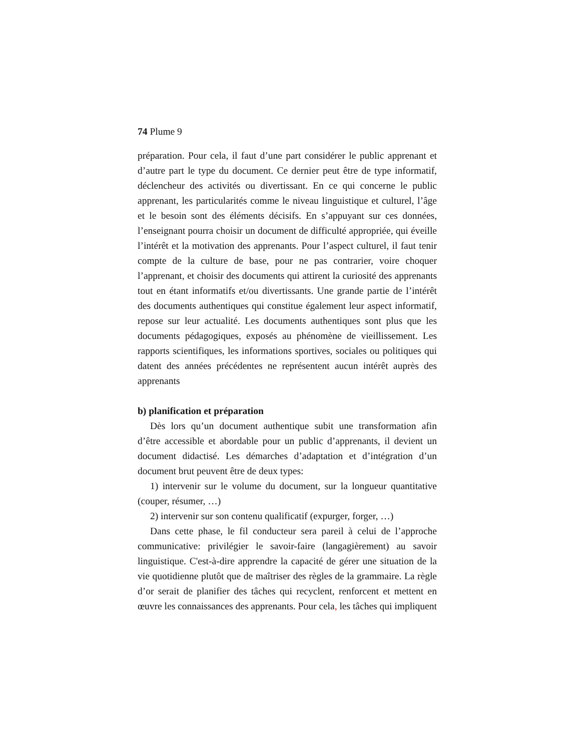74 Plume 9
préparation. Pour cela, il faut d’une part considérer le public apprenant et d’autre part le type du document. Ce dernier peut être de type informatif, déclencheur des activités ou divertissant. En ce qui concerne le public apprenant, les particularités comme le niveau linguistique et culturel, l’âge et le besoin sont des éléments décisifs. En s’appuyant sur ces données, l’enseignant pourra choisir un document de difficulté appropriée, qui éveille l’intérêt et la motivation des apprenants. Pour l’aspect culturel, il faut tenir compte de la culture de base, pour ne pas contrarier, voire choquer l’apprenant, et choisir des documents qui attirent la curiosité des apprenants tout en étant informatifs et/ou divertissants. Une grande partie de l’intérêt des documents authentiques qui constitue également leur aspect informatif, repose sur leur actualité. Les documents authentiques sont plus que les documents pédagogiques, exposés au phénomène de vieillissement. Les rapports scientifiques, les informations sportives, sociales ou politiques qui datent des années précédentes ne représentent aucun intérêt auprès des apprenants
b) planification et préparation
Dès lors qu’un document authentique subit une transformation afin d’être accessible et abordable pour un public d’apprenants, il devient un document didactisé. Les démarches d’adaptation et d’intégration d’un document brut peuvent être de deux types:
1) intervenir sur le volume du document, sur la longueur quantitative (couper, résumer, …)
2) intervenir sur son contenu qualificatif (expurger, forger, …)
Dans cette phase, le fil conducteur sera pareil à celui de l’approche communicative: privilégier le savoir-faire (langagièrement) au savoir linguistique. C'est-à-dire apprendre la capacité de gérer une situation de la vie quotidienne plutôt que de maîtriser des règles de la grammaire. La règle d’or serait de planifier des tâches qui recyclent, renforcent et mettent en œuvre les connaissances des apprenants. Pour cela, les tâches qui impliquent